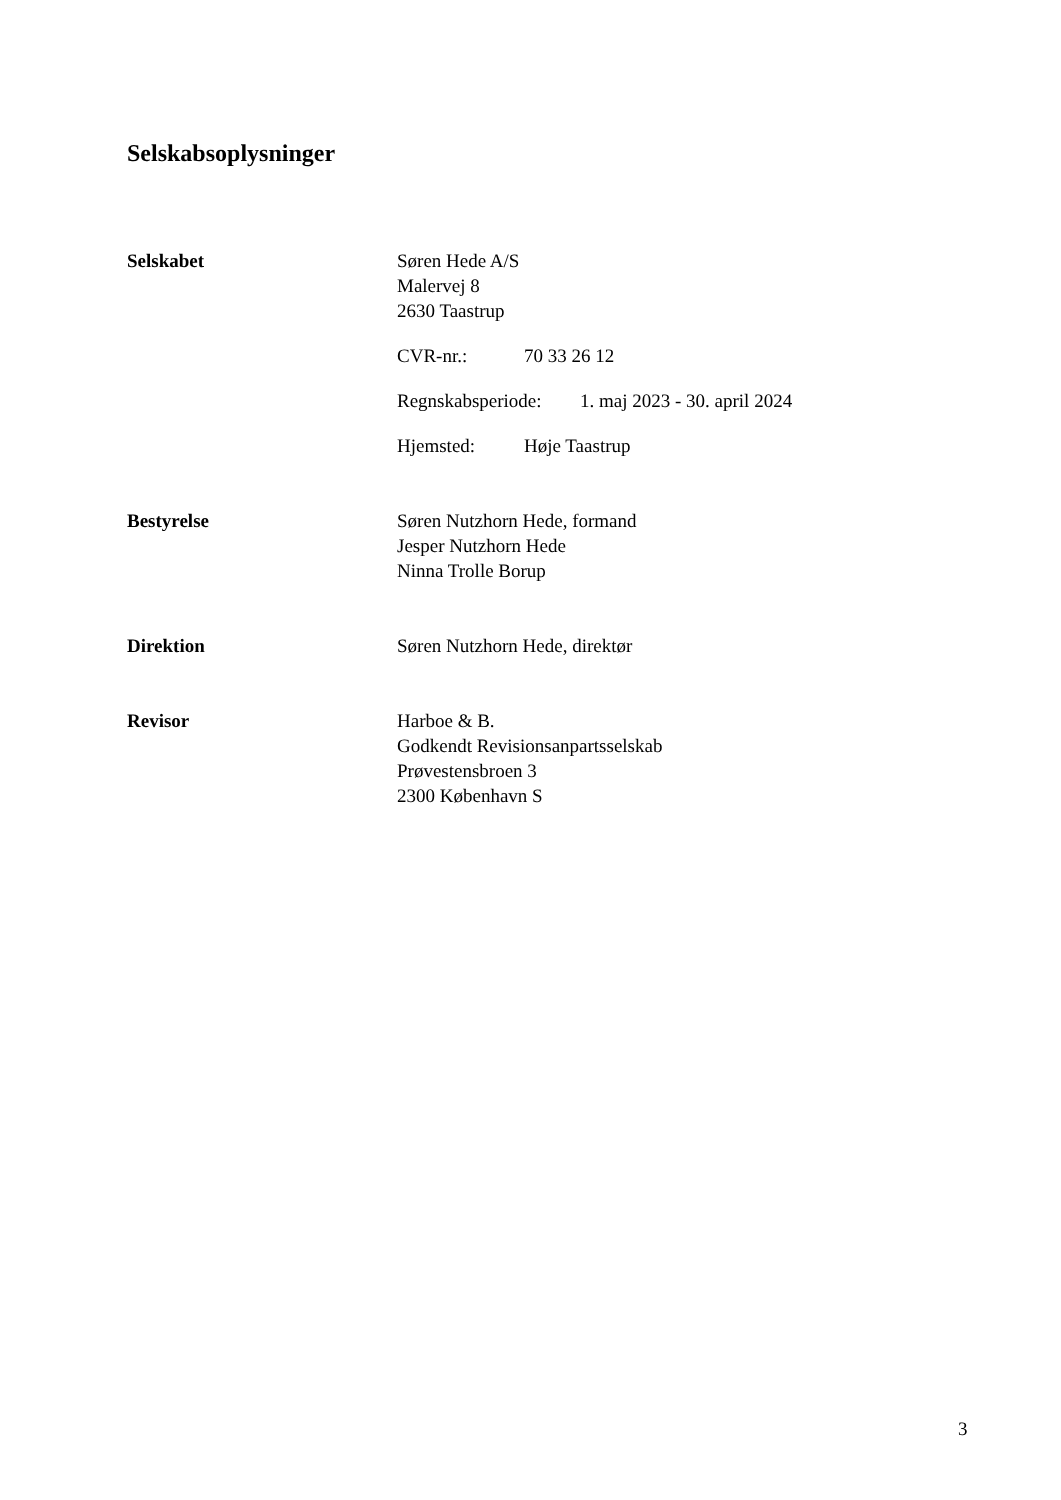Selskabsoplysninger
Selskabet Søren Hede A/S
Malervej 8
2630 Taastrup
CVR-nr.: 70 33 26 12
Regnskabsperiode: 1. maj 2023 - 30. april 2024
Hjemsted: Høje Taastrup
Bestyrelse Søren Nutzhorn Hede, formand
Jesper Nutzhorn Hede
Ninna Trolle Borup
Direktion Søren Nutzhorn Hede, direktør
Revisor Harboe & B.
Godkendt Revisionsanpartsselskab
Prøvestensbroen 3
2300 København S
3